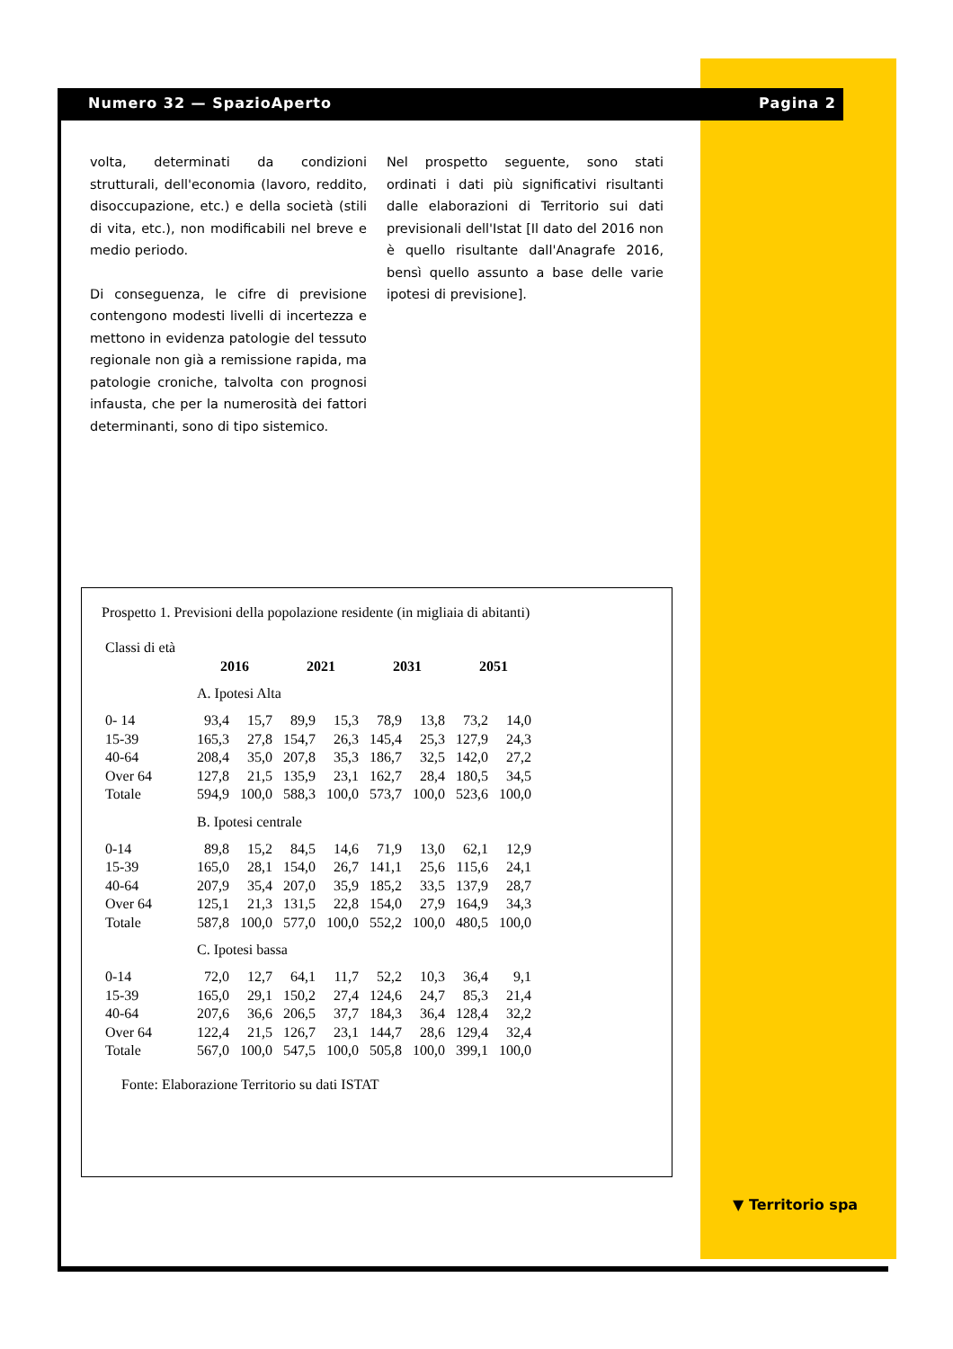Numero 32 — SpazioAperto Pagina 2
volta, determinati da condizioni strutturali, dell'economia (lavoro, reddito, disoccupazione, etc.) e della società (stili di vita, etc.), non modificabili nel breve e medio periodo.
Di conseguenza, le cifre di previsione contengono modesti livelli di incertezza e mettono in evidenza patologie del tessuto regionale non già a remissione rapida, ma patologie croniche, talvolta con prognosi infausta, che per la numerosità dei fattori determinanti, sono di tipo sistemico.
Nel prospetto seguente, sono stati ordinati i dati più significativi risultanti dalle elaborazioni di Territorio sui dati previsionali dell'Istat [Il dato del 2016 non è quello risultante dall'Anagrafe 2016, bensì quello assunto a base delle varie ipotesi di previsione].
Prospetto 1. Previsioni della popolazione residente (in migliaia di abitanti)
| Classi di età | | | | | | | | |
| | 2016 | | 2021 | | 2031 | | 2051 | |
| | A. Ipotesi Alta | | | | | | | |
| 0- 14 | 93,4 | 15,7 | 89,9 | 15,3 | 78,9 | 13,8 | 73,2 | 14,0 |
| 15-39 | 165,3 | 27,8 | 154,7 | 26,3 | 145,4 | 25,3 | 127,9 | 24,3 |
| 40-64 | 208,4 | 35,0 | 207,8 | 35,3 | 186,7 | 32,5 | 142,0 | 27,2 |
| Over 64 | 127,8 | 21,5 | 135,9 | 23,1 | 162,7 | 28,4 | 180,5 | 34,5 |
| Totale | 594,9 | 100,0 | 588,3 | 100,0 | 573,7 | 100,0 | 523,6 | 100,0 |
| | B. Ipotesi centrale | | | | | | | |
| 0-14 | 89,8 | 15,2 | 84,5 | 14,6 | 71,9 | 13,0 | 62,1 | 12,9 |
| 15-39 | 165,0 | 28,1 | 154,0 | 26,7 | 141,1 | 25,6 | 115,6 | 24,1 |
| 40-64 | 207,9 | 35,4 | 207,0 | 35,9 | 185,2 | 33,5 | 137,9 | 28,7 |
| Over 64 | 125,1 | 21,3 | 131,5 | 22,8 | 154,0 | 27,9 | 164,9 | 34,3 |
| Totale | 587,8 | 100,0 | 577,0 | 100,0 | 552,2 | 100,0 | 480,5 | 100,0 |
| | C. Ipotesi bassa | | | | | | | |
| 0-14 | 72,0 | 12,7 | 64,1 | 11,7 | 52,2 | 10,3 | 36,4 | 9,1 |
| 15-39 | 165,0 | 29,1 | 150,2 | 27,4 | 124,6 | 24,7 | 85,3 | 21,4 |
| 40-64 | 207,6 | 36,6 | 206,5 | 37,7 | 184,3 | 36,4 | 128,4 | 32,2 |
| Over 64 | 122,4 | 21,5 | 126,7 | 23,1 | 144,7 | 28,6 | 129,4 | 32,4 |
| Totale | 567,0 | 100,0 | 547,5 | 100,0 | 505,8 | 100,0 | 399,1 | 100,0 |
Fonte: Elaborazione Territorio su dati ISTAT
▼ Territorio spa